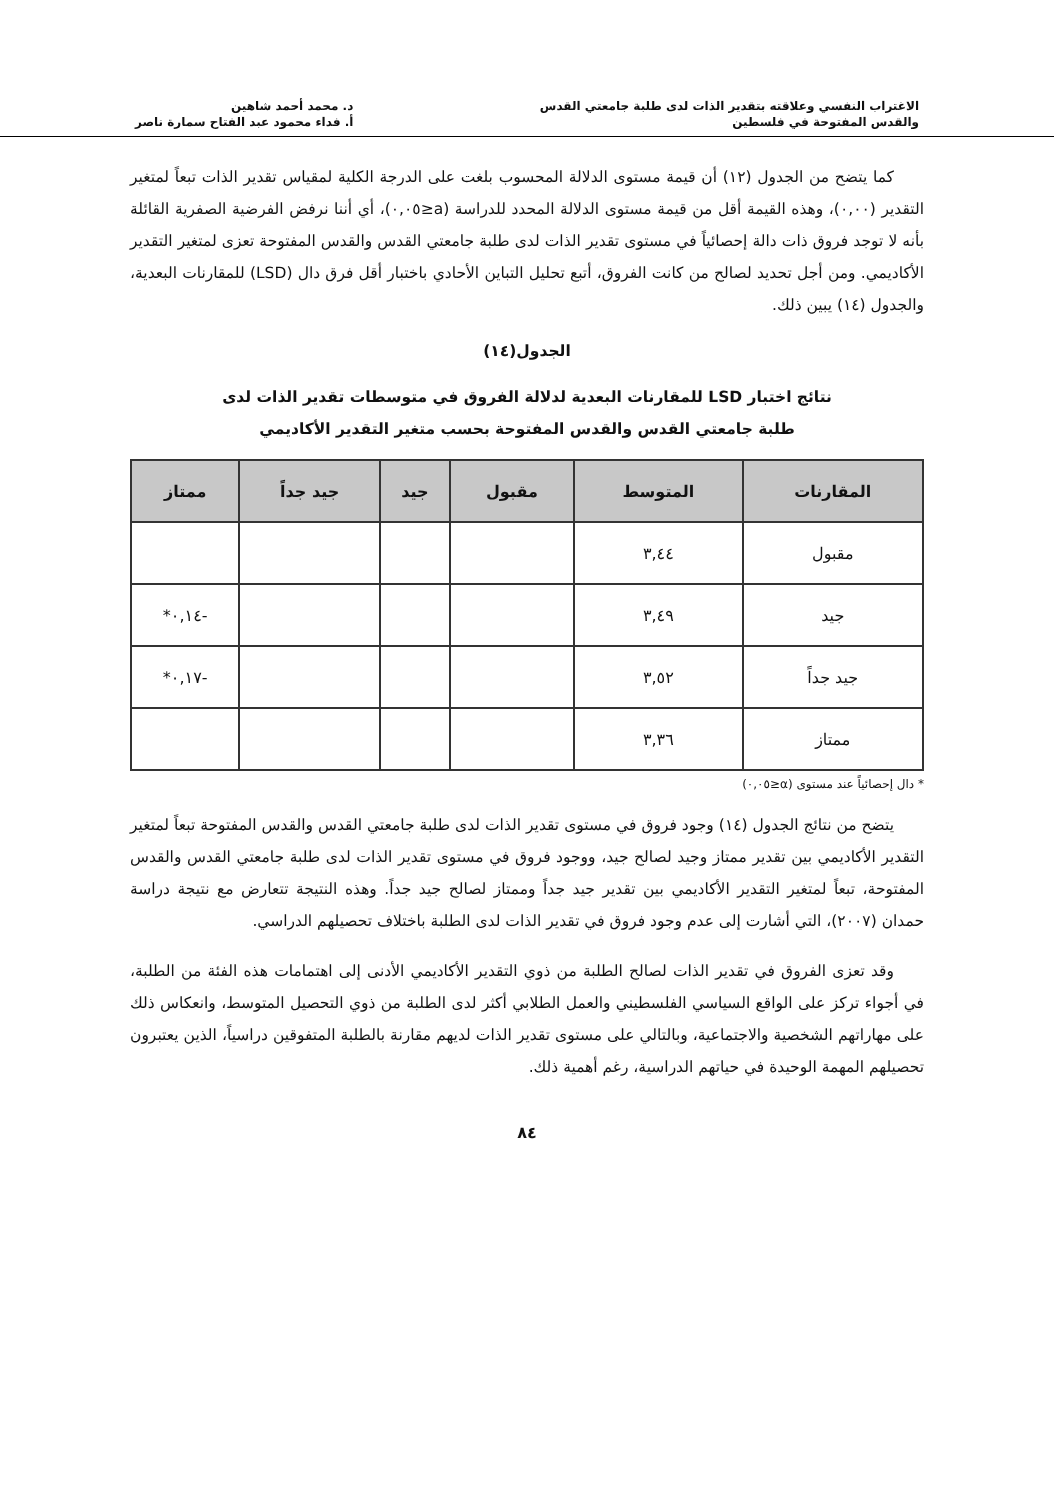الاغتراب النفسي وعلاقته بتقدير الذات لدى طلبة جامعتي القدس
والقدس المفتوحة في فلسطين
د. محمد أحمد شاهين
أ. فداء محمود عبد الفتاح سمارة ناصر
كما يتضح من الجدول (١٢) أن قيمة مستوى الدلالة المحسوب بلغت على الدرجة الكلية لمقياس تقدير الذات تبعاً لمتغير التقدير (٠,٠٠)، وهذه القيمة أقل من قيمة مستوى الدلالة المحدد للدراسة (a≤٠,٠٥)، أي أننا نرفض الفرضية الصفرية القائلة بأنه لا توجد فروق ذات دالة إحصائياً في مستوى تقدير الذات لدى طلبة جامعتي القدس والقدس المفتوحة تعزى لمتغير التقدير الأكاديمي. ومن أجل تحديد لصالح من كانت الفروق، أتبع تحليل التباين الأحادي باختبار أقل فرق دال (LSD) للمقارنات البعدية، والجدول (١٤) يبين ذلك.
الجدول(١٤)
نتائج اختبار LSD للمقارنات البعدية لدلالة الفروق في متوسطات تقدير الذات لدى
طلبة جامعتي القدس والقدس المفتوحة بحسب متغير التقدير الأكاديمي
| المقارنات | المتوسط | مقبول | جيد | جيد جداً | ممتاز |
| --- | --- | --- | --- | --- | --- |
| مقبول | ٣,٤٤ | | | | |
| جيد | ٣,٤٩ | | | | -٠,١٤* |
| جيد جداً | ٣,٥٢ | | | | -٠,١٧* |
| ممتاز | ٣,٣٦ | | | | |
* دال إحصائياً عند مستوى (α≤٠,٠٥)
يتضح من نتائج الجدول (١٤) وجود فروق في مستوى تقدير الذات لدى طلبة جامعتي القدس والقدس المفتوحة تبعاً لمتغير التقدير الأكاديمي بين تقدير ممتاز وجيد لصالح جيد، ووجود فروق في مستوى تقدير الذات لدى طلبة جامعتي القدس والقدس المفتوحة، تبعاً لمتغير التقدير الأكاديمي بين تقدير جيد جداً وممتاز لصالح جيد جداً. وهذه النتيجة تتعارض مع نتيجة دراسة حمدان (٢٠٠٧)، التي أشارت إلى عدم وجود فروق في تقدير الذات لدى الطلبة باختلاف تحصيلهم الدراسي.
وقد تعزى الفروق في تقدير الذات لصالح الطلبة من ذوي التقدير الأكاديمي الأدنى إلى اهتمامات هذه الفئة من الطلبة، في أجواء تركز على الواقع السياسي الفلسطيني والعمل الطلابي أكثر لدى الطلبة من ذوي التحصيل المتوسط، وانعكاس ذلك على مهاراتهم الشخصية والاجتماعية، وبالتالي على مستوى تقدير الذات لديهم مقارنة بالطلبة المتفوقين دراسياً، الذين يعتبرون تحصيلهم المهمة الوحيدة في حياتهم الدراسية، رغم أهمية ذلك.
٨٤